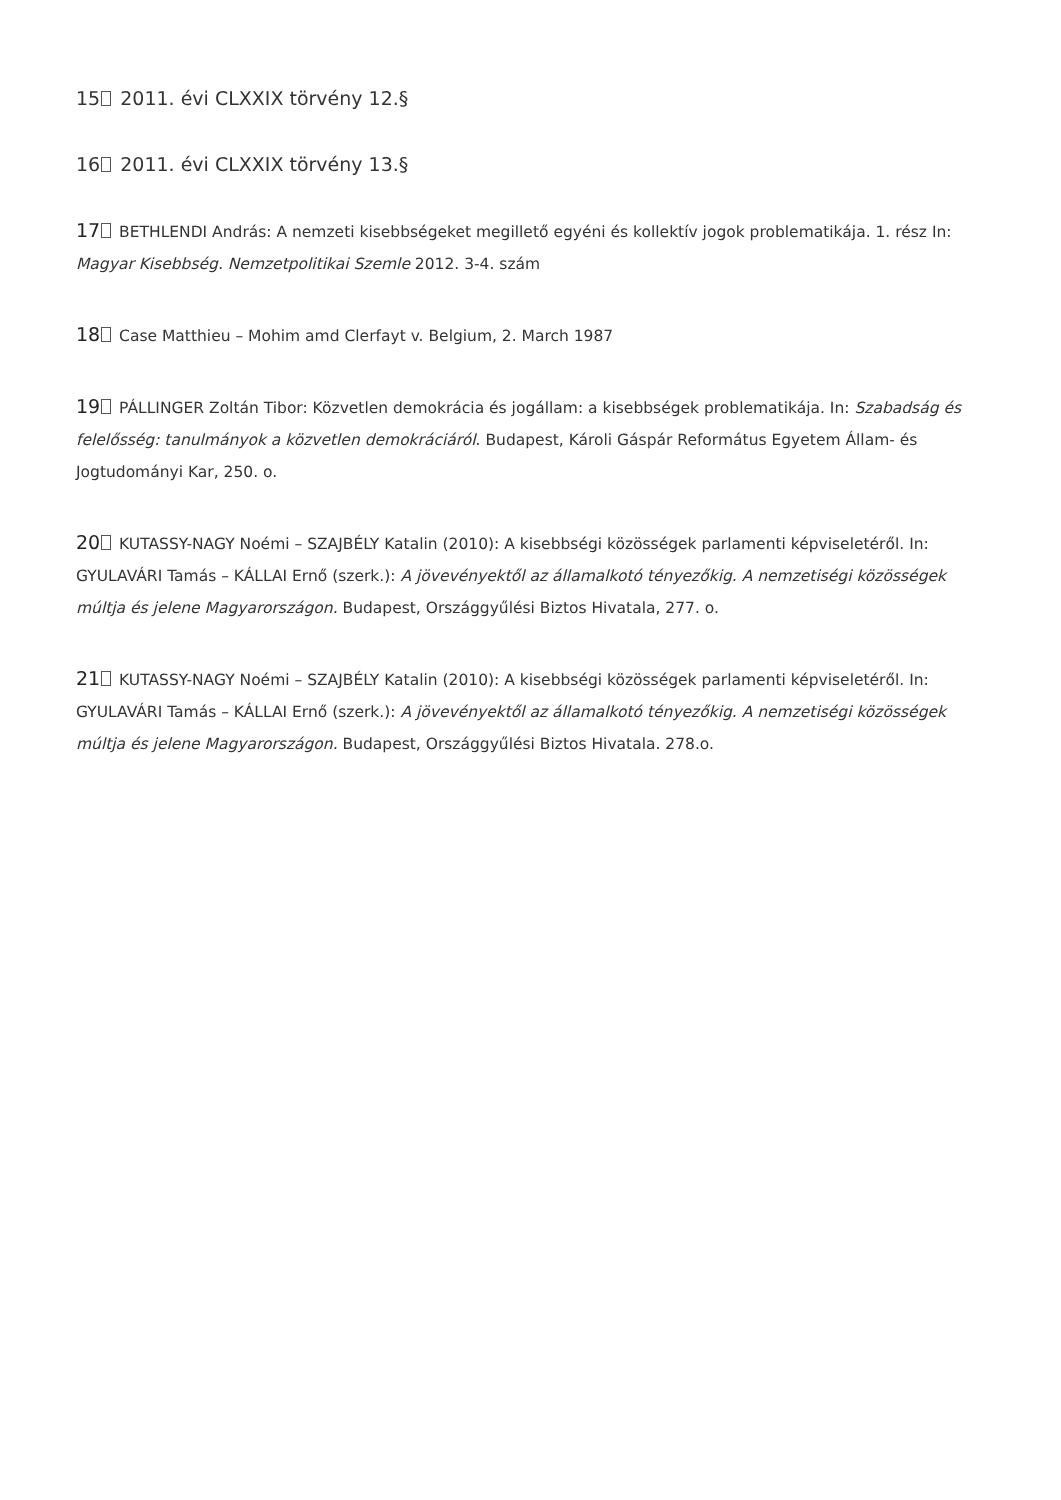15 2011. évi CLXXIX törvény 12.§
16 2011. évi CLXXIX törvény 13.§
17 BETHLENDI András: A nemzeti kisebbségeket megillető egyéni és kollektív jogok problematikája. 1. rész In: Magyar Kisebbség. Nemzetpolitikai Szemle 2012. 3-4. szám
18 Case Matthieu – Mohim amd Clerfayt v. Belgium, 2. March 1987
19 PÁLLINGER Zoltán Tibor: Közvetlen demokrácia és jogállam: a kisebbségek problematikája. In: Szabadság és felelősség: tanulmányok a közvetlen demokráciáról. Budapest, Károli Gáspár Református Egyetem Állam- és Jogtudományi Kar, 250. o.
20 KUTASSY-NAGY Noémi – SZAJBÉLY Katalin (2010): A kisebbségi közösségek parlamenti képviseletéről. In: GYULAVÁRI Tamás – KÁLLAI Ernő (szerk.): A jövevényektől az államalkotó tényezőkig. A nemzetiségi közösségek múltja és jelene Magyarországon. Budapest, Országgyűlési Biztos Hivatala, 277. o.
21 KUTASSY-NAGY Noémi – SZAJBÉLY Katalin (2010): A kisebbségi közösségek parlamenti képviseletéről. In: GYULAVÁRI Tamás – KÁLLAI Ernő (szerk.): A jövevényektől az államalkotó tényezőkig. A nemzetiségi közösségek múltja és jelene Magyarországon. Budapest, Országgyűlési Biztos Hivatala. 278.o.